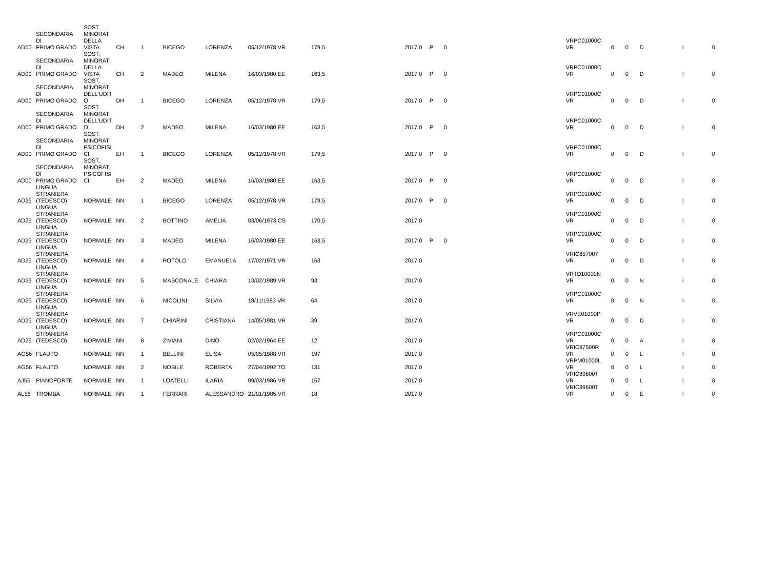| AD00 | SECONDARIA DI PRIMO GRADO | SOST. MINORATI DELLA VISTA | CH | 1 | BICEGO | LORENZA | 05/12/1978 VR | 179,5 | 2017 0 | P | 0 | VRPC01000C VR | 0 | 0 | D | I | 0 |
| AD00 | SECONDARIA DI PRIMO GRADO | SOST. MINORATI DELLA VISTA | CH | 2 | MADEO | MILENA | 16/03/1980 EE | 163,5 | 2017 0 | P | 0 | VRPC01000C VR | 0 | 0 | D | I | 0 |
| AD00 | SECONDARIA DI PRIMO GRADO | SOST. MINORATI DELL'UDIT O | DH | 1 | BICEGO | LORENZA | 05/12/1978 VR | 179,5 | 2017 0 | P | 0 | VRPC01000C VR | 0 | 0 | D | I | 0 |
| AD00 | SECONDARIA DI PRIMO GRADO | SOST. MINORATI DELL'UDIT O | DH | 2 | MADEO | MILENA | 16/03/1980 EE | 163,5 | 2017 0 | P | 0 | VRPC01000C VR | 0 | 0 | D | I | 0 |
| AD00 | SECONDARIA DI PRIMO GRADO | SOST. MINORATI PSICOFISI CI | EH | 1 | BICEGO | LORENZA | 05/12/1978 VR | 179,5 | 2017 0 | P | 0 | VRPC01000C VR | 0 | 0 | D | I | 0 |
| AD00 | SECONDARIA DI PRIMO GRADO | SOST. MINORATI PSICOFISI CI | EH | 2 | MADEO | MILENA | 16/03/1980 EE | 163,5 | 2017 0 | P | 0 | VRPC01000C VR | 0 | 0 | D | I | 0 |
| AD25 | LINGUA STRANIERA (TEDESCO) | NORMALE | NN | 1 | BICEGO | LORENZA | 05/12/1978 VR | 179,5 | 2017 0 | P | 0 | VRPC01000C VR | 0 | 0 | D | I | 0 |
| AD25 | LINGUA STRANIERA (TEDESCO) | NORMALE | NN | 2 | BOTTINO | AMELIA | 03/06/1973 CS | 170,5 | 2017 0 | | | VRPC01000C VR | 0 | 0 | D | I | 0 |
| AD25 | LINGUA STRANIERA (TEDESCO) | NORMALE | NN | 3 | MADEO | MILENA | 16/03/1980 EE | 163,5 | 2017 0 | P | 0 | VRPC01000C VR | 0 | 0 | D | I | 0 |
| AD25 | LINGUA STRANIERA (TEDESCO) | NORMALE | NN | 4 | ROTOLO | EMANUELA | 17/02/1971 VR | 163 | 2017 0 | | | VRIC857007 VR | 0 | 0 | D | I | 0 |
| AD25 | LINGUA STRANIERA (TEDESCO) | NORMALE | NN | 5 | MASCONALE | CHIARA | 13/02/1989 VR | 93 | 2017 0 | | | VRTD10000N VR | 0 | 0 | N | I | 0 |
| AD25 | LINGUA STRANIERA (TEDESCO) | NORMALE | NN | 6 | NICOLINI | SILVIA | 18/11/1983 VR | 64 | 2017 0 | | | VRPC01000C VR | 0 | 0 | N | I | 0 |
| AD25 | LINGUA STRANIERA (TEDESCO) | NORMALE | NN | 7 | CHIARINI | CRISTIANA | 14/05/1981 VR | 39 | 2017 0 | | | VRVE01000P VR | 0 | 0 | D | I | 0 |
| AD25 | LINGUA STRANIERA (TEDESCO) | NORMALE | NN | 8 | ZIVIANI | DINO | 02/02/1964 EE | 12 | 2017 0 | | | VRPC01000C VR | 0 | 0 | A | I | 0 |
| AG56 | FLAUTO | NORMALE | NN | 1 | BELLINI | ELISA | 05/05/1988 VR | 197 | 2017 0 | | | VRIC87500R VR | 0 | 0 | L | I | 0 |
| AG56 | FLAUTO | NORMALE | NN | 2 | NOBILE | ROBERTA | 27/04/1992 TO | 131 | 2017 0 | | | VRPM01000L VR | 0 | 0 | L | I | 0 |
| AJ56 | PIANOFORTE | NORMALE | NN | 1 | LOATELLI | ILARIA | 09/03/1986 VR | 157 | 2017 0 | | | VRIC89600T VR | 0 | 0 | L | I | 0 |
| AL56 | TROMBA | NORMALE | NN | 1 | FERRARI | ALESSANDRO | 21/01/1985 VR | 18 | 2017 0 | | | VRIC89600T VR | 0 | 0 | E | I | 0 |